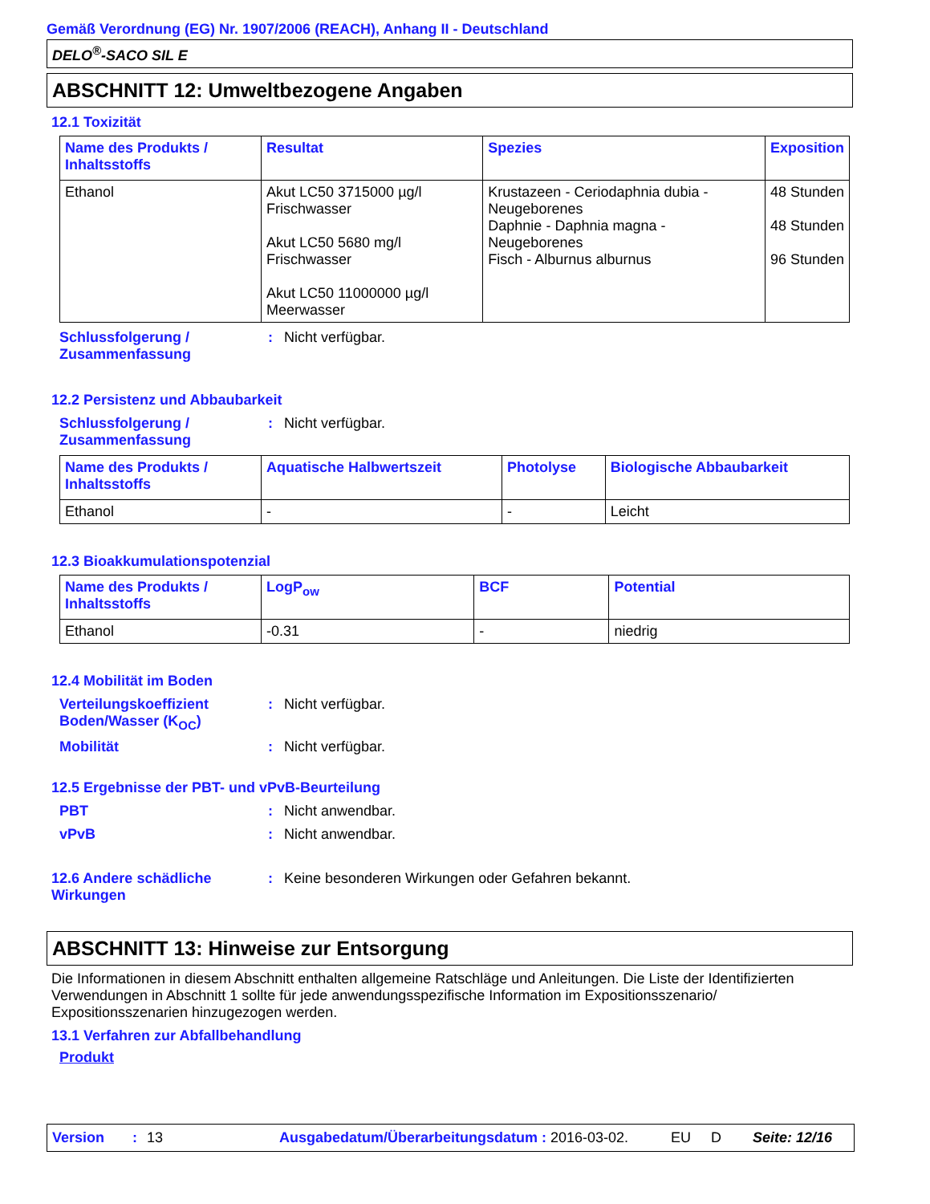Gemäß Verordnung (EG) Nr. 1907/2006 (REACH), Anhang II - Deutschland
DELO<sup>®</sup>-SACO SIL E
ABSCHNITT 12: Umweltbezogene Angaben
12.1 Toxizität
| Name des Produkts / Inhaltsstoffs | Resultat | Spezies | Exposition |
| --- | --- | --- | --- |
| Ethanol | Akut LC50 3715000 µg/l Frischwasser Akut LC50 5680 mg/l Frischwasser Akut LC50 11000000 µg/l Meerwasser | Krustazeen - Ceriodaphnia dubia - Neugeborenes Daphnie - Daphnia magna - Neugeborenes Fisch - Alburnus alburnus | 48 Stunden 48 Stunden 96 Stunden |
Schlussfolgerung / Zusammenfassung
: Nicht verfügbar.
12.2 Persistenz und Abbaubarkeit
Schlussfolgerung / Zusammenfassung
: Nicht verfügbar.
| Name des Produkts / Inhaltsstoffs | Aquatische Halbwertszeit | Photolyse | Biologische Abbaubarkeit |
| --- | --- | --- | --- |
| Ethanol | - | - | Leicht |
12.3 Bioakkumulationspotenzial
| Name des Produkts / Inhaltsstoffs | LogP<sub>ow</sub> | BCF | Potential |
| --- | --- | --- | --- |
| Ethanol | -0.31 | - | niedrig |
12.4 Mobilität im Boden
Verteilungskoeffizient Boden/Wasser (K<sub>OC</sub>)
: Nicht verfügbar.
Mobilität : Nicht verfügbar.
12.5 Ergebnisse der PBT- und vPvB-Beurteilung
PBT : Nicht anwendbar.
vPvB : Nicht anwendbar.
12.6 Andere schädliche Wirkungen
: Keine besonderen Wirkungen oder Gefahren bekannt.
ABSCHNITT 13: Hinweise zur Entsorgung
Die Informationen in diesem Abschnitt enthalten allgemeine Ratschläge und Anleitungen. Die Liste der Identifizierten Verwendungen in Abschnitt 1 sollte für jede anwendungsspezifische Information im Expositionsszenario/ Expositionsszenarien hinzugezogen werden.
13.1 Verfahren zur Abfallbehandlung
Produkt
Version: 13 Ausgabedatum/Überarbeitungsdatum : 2016-03-02. EU D Seite: 12/16